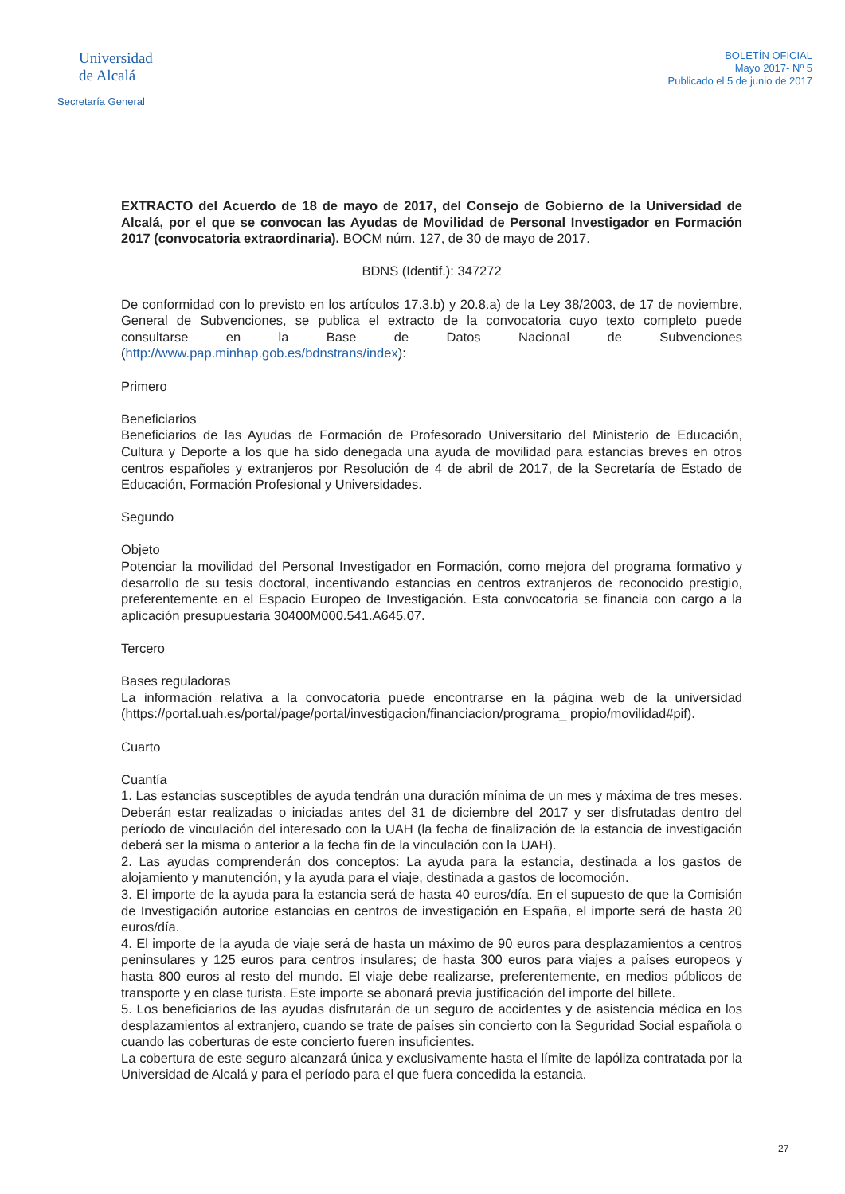Universidad
de Alcalá
Secretaría General
BOLETÍN OFICIAL
Mayo 2017- Nº 5
Publicado el 5 de junio de 2017
EXTRACTO del Acuerdo de 18 de mayo de 2017, del Consejo de Gobierno de la Universidad de Alcalá, por el que se convocan las Ayudas de Movilidad de Personal Investigador en Formación 2017 (convocatoria extraordinaria). BOCM núm. 127, de 30 de mayo de 2017.
BDNS (Identif.): 347272
De conformidad con lo previsto en los artículos 17.3.b) y 20.8.a) de la Ley 38/2003, de 17 de noviembre, General de Subvenciones, se publica el extracto de la convocatoria cuyo texto completo puede consultarse en la Base de Datos Nacional de Subvenciones (http://www.pap.minhap.gob.es/bdnstrans/index):
Primero
Beneficiarios
Beneficiarios de las Ayudas de Formación de Profesorado Universitario del Ministerio de Educación, Cultura y Deporte a los que ha sido denegada una ayuda de movilidad para estancias breves en otros centros españoles y extranjeros por Resolución de 4 de abril de 2017, de la Secretaría de Estado de Educación, Formación Profesional y Universidades.
Segundo
Objeto
Potenciar la movilidad del Personal Investigador en Formación, como mejora del programa formativo y desarrollo de su tesis doctoral, incentivando estancias en centros extranjeros de reconocido prestigio, preferentemente en el Espacio Europeo de Investigación. Esta convocatoria se financia con cargo a la aplicación presupuestaria 30400M000.541.A645.07.
Tercero
Bases reguladoras
La información relativa a la convocatoria puede encontrarse en la página web de la universidad (https://portal.uah.es/portal/page/portal/investigacion/financiacion/programa_ propio/movilidad#pif).
Cuarto
Cuantía
1. Las estancias susceptibles de ayuda tendrán una duración mínima de un mes y máxima de tres meses. Deberán estar realizadas o iniciadas antes del 31 de diciembre del 2017 y ser disfrutadas dentro del período de vinculación del interesado con la UAH (la fecha de finalización de la estancia de investigación deberá ser la misma o anterior a la fecha fin de la vinculación con la UAH).
2. Las ayudas comprenderán dos conceptos: La ayuda para la estancia, destinada a los gastos de alojamiento y manutención, y la ayuda para el viaje, destinada a gastos de locomoción.
3. El importe de la ayuda para la estancia será de hasta 40 euros/día. En el supuesto de que la Comisión de Investigación autorice estancias en centros de investigación en España, el importe será de hasta 20 euros/día.
4. El importe de la ayuda de viaje será de hasta un máximo de 90 euros para desplazamientos a centros peninsulares y 125 euros para centros insulares; de hasta 300 euros para viajes a países europeos y hasta 800 euros al resto del mundo. El viaje debe realizarse, preferentemente, en medios públicos de transporte y en clase turista. Este importe se abonará previa justificación del importe del billete.
5. Los beneficiarios de las ayudas disfrutarán de un seguro de accidentes y de asistencia médica en los desplazamientos al extranjero, cuando se trate de países sin concierto con la Seguridad Social española o cuando las coberturas de este concierto fueren insuficientes.
La cobertura de este seguro alcanzará única y exclusivamente hasta el límite de lapóliza contratada por la Universidad de Alcalá y para el período para el que fuera concedida la estancia.
27